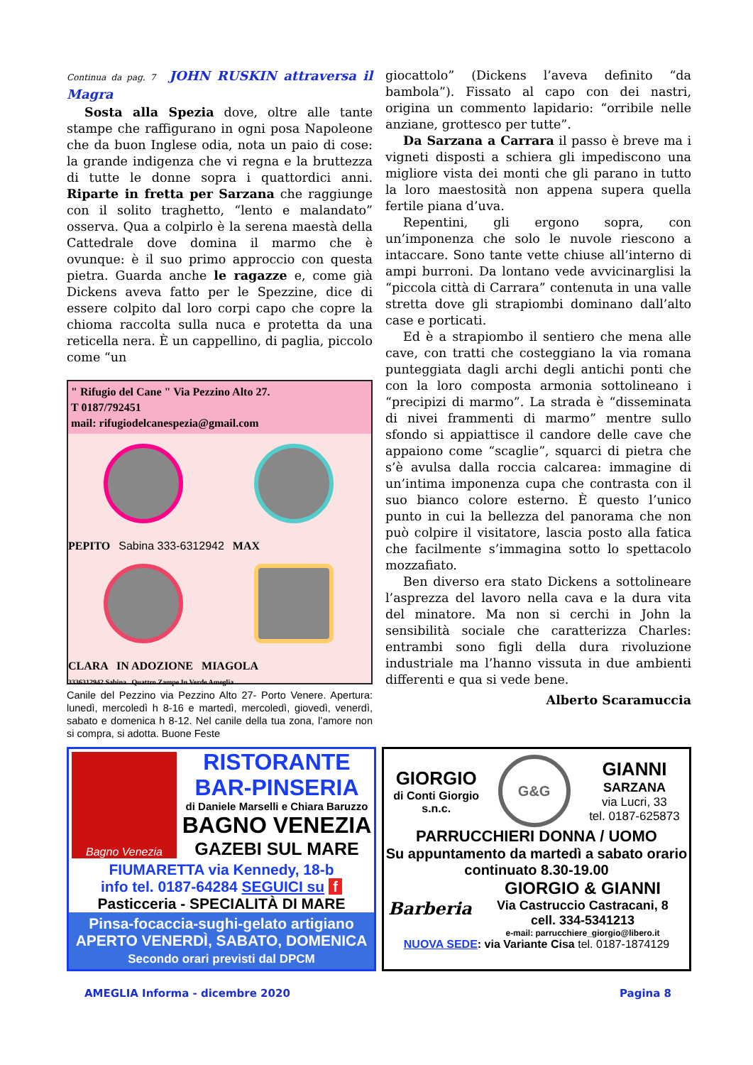Continua da pag. 7 JOHN RUSKIN attraversa il Magra
Sosta alla Spezia dove, oltre alle tante stampe che raffigurano in ogni posa Napoleone che da buon Inglese odia, nota un paio di cose: la grande indigenza che vi regna e la bruttezza di tutte le donne sopra i quattordici anni. Riparte in fretta per Sarzana che raggiunge con il solito traghetto, “lento e malandato” osserva. Qua a colpirlo è la serena maestà della Cattedrale dove domina il marmo che è ovunque: è il suo primo approccio con questa pietra. Guarda anche le ragazze e, come già Dickens aveva fatto per le Spezzine, dice di essere colpito dal loro corpi capo che copre la chioma raccolta sulla nuca e protetta da una reticella nera. È un cappellino, di paglia, piccolo come “un
" Rifugio del Cane " Via Pezzino Alto 27.
T 0187/792451
mail: rifugiodelcanespezia@gmail.com
PEPITO Sabina 333-6312942 MAX
CLARA IN ADOZIONE MIAGOLA
3336312942 Sabina Quattro Zampe In Verde Ameglia
Canile del Pezzino via Pezzino Alto 27- Porto Venere. Apertura: lunedì, mercoledì h 8-16 e martedì, mercoledì, giovedì, venerdì, sabato e domenica h 8-12. Nel canile della tua zona, l’amore non si compra, si adotta. Buone Feste
giocattolo” (Dickens l’aveva definito “da bambola”). Fissato al capo con dei nastri, origina un commento lapidario: “orribile nelle anziane, grottesco per tutte”.
Da Sarzana a Carrara il passo è breve ma i vigneti disposti a schiera gli impediscono una migliore vista dei monti che gli parano in tutto la loro maestosità non appena supera quella fertile piana d’uva.
Repentini, gli ergono sopra, con un’imponenza che solo le nuvole riescono a intaccare. Sono tante vette chiuse all’interno di ampi burroni. Da lontano vede avvicinarglisi la “piccola città di Carrara” contenuta in una valle stretta dove gli strapiombi dominano dall’alto case e porticati.
Ed è a strapiombo il sentiero che mena alle cave, con tratti che costeggiano la via romana punteggiata dagli archi degli antichi ponti che con la loro composta armonia sottolineano i “precipizi di marmo”. La strada è “disseminata di nivei frammenti di marmo” mentre sullo sfondo si appiattisce il candore delle cave che appaiono come “scaglie”, squarci di pietra che s’è avulsa dalla roccia calcarea: immagine di un’intima imponenza cupa che contrasta con il suo bianco colore esterno. È questo l’unico punto in cui la bellezza del panorama che non può colpire il visitatore, lascia posto alla fatica che facilmente s’immagina sotto lo spettacolo mozzafiato.
Ben diverso era stato Dickens a sottolineare l’asprezza del lavoro nella cava e la dura vita del minatore. Ma non si cerchi in John la sensibilità sociale che caratterizza Charles: entrambi sono figli della dura rivoluzione industriale ma l’hanno vissuta in due ambienti differenti e qua si vede bene.
Alberto Scaramuccia
Bagno Venezia
RISTORANTE
BAR-PINSERIA
di Daniele Marselli e Chiara Baruzzo
BAGNO VENEZIA
GAZEBI SUL MARE
FIUMARETTA via Kennedy, 18-b
info tel. 0187-64284 SEGUICI su f
Pasticceria - SPECIALITÀ DI MARE
Pinsa-focaccia-sughi-gelato artigiano
APERTO VENERDÌ, SABATO, DOMENICA
Secondo orari previsti dal DPCM
GIORGIO
di Conti Giorgio
s.n.c.
G&G
GIANNI
SARZANA
via Lucri, 33
tel. 0187-625873
PARRUCCHIERI DONNA / UOMO
Su appuntamento da martedì a sabato orario continuato 8.30-19.00
Barberia
GIORGIO & GIANNI
Via Castruccio Castracani, 8
cell. 334-5341213
e-mail: parrucchiere_giorgio@libero.it
NUOVA SEDE: via Variante Cisa tel. 0187-1874129
AMEGLIA Informa - dicembre 2020 Pagina 8